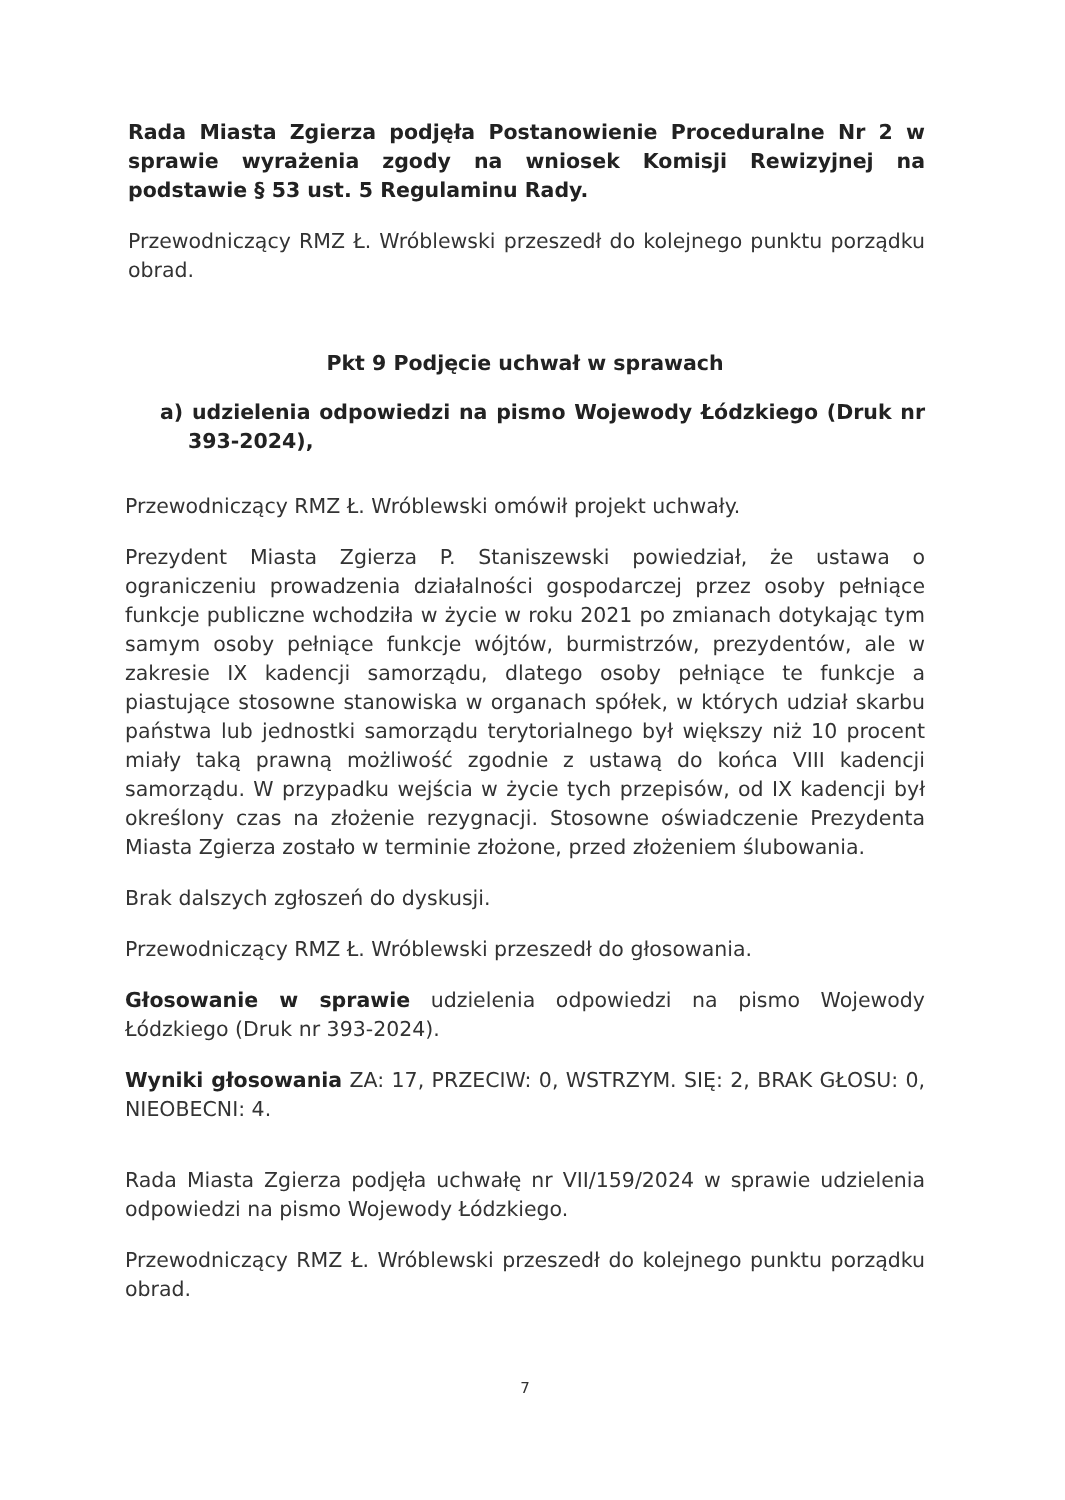Rada Miasta Zgierza podjęła Postanowienie Proceduralne Nr 2 w sprawie wyrażenia zgody na wniosek Komisji Rewizyjnej na podstawie § 53 ust. 5 Regulaminu Rady.
Przewodniczący RMZ Ł. Wróblewski przeszedł do kolejnego punktu porządku obrad.
Pkt 9 Podjęcie uchwał w sprawach
a) udzielenia odpowiedzi na pismo Wojewody Łódzkiego (Druk nr 393-2024),
Przewodniczący RMZ Ł. Wróblewski omówił projekt uchwały.
Prezydent Miasta Zgierza P. Staniszewski powiedział, że ustawa o ograniczeniu prowadzenia działalności gospodarczej przez osoby pełniące funkcje publiczne wchodziła w życie w roku 2021 po zmianach dotykając tym samym osoby pełniące funkcje wójtów, burmistrzów, prezydentów, ale w zakresie IX kadencji samorządu, dlatego osoby pełniące te funkcje a piastujące stosowne stanowiska w organach spółek, w których udział skarbu państwa lub jednostki samorządu terytorialnego był większy niż 10 procent miały taką prawną możliwość zgodnie z ustawą do końca VIII kadencji samorządu. W przypadku wejścia w życie tych przepisów, od IX kadencji był określony czas na złożenie rezygnacji. Stosowne oświadczenie Prezydenta Miasta Zgierza zostało w terminie złożone, przed złożeniem ślubowania.
Brak dalszych zgłoszeń do dyskusji.
Przewodniczący RMZ Ł. Wróblewski przeszedł do głosowania.
Głosowanie w sprawie udzielenia odpowiedzi na pismo Wojewody Łódzkiego (Druk nr 393-2024).
Wyniki głosowania ZA: 17, PRZECIW: 0, WSTRZYM. SIĘ: 2, BRAK GŁOSU: 0, NIEOBECNI: 4.
Rada Miasta Zgierza podjęła uchwałę nr VII/159/2024 w sprawie udzielenia odpowiedzi na pismo Wojewody Łódzkiego.
Przewodniczący RMZ Ł. Wróblewski przeszedł do kolejnego punktu porządku obrad.
7